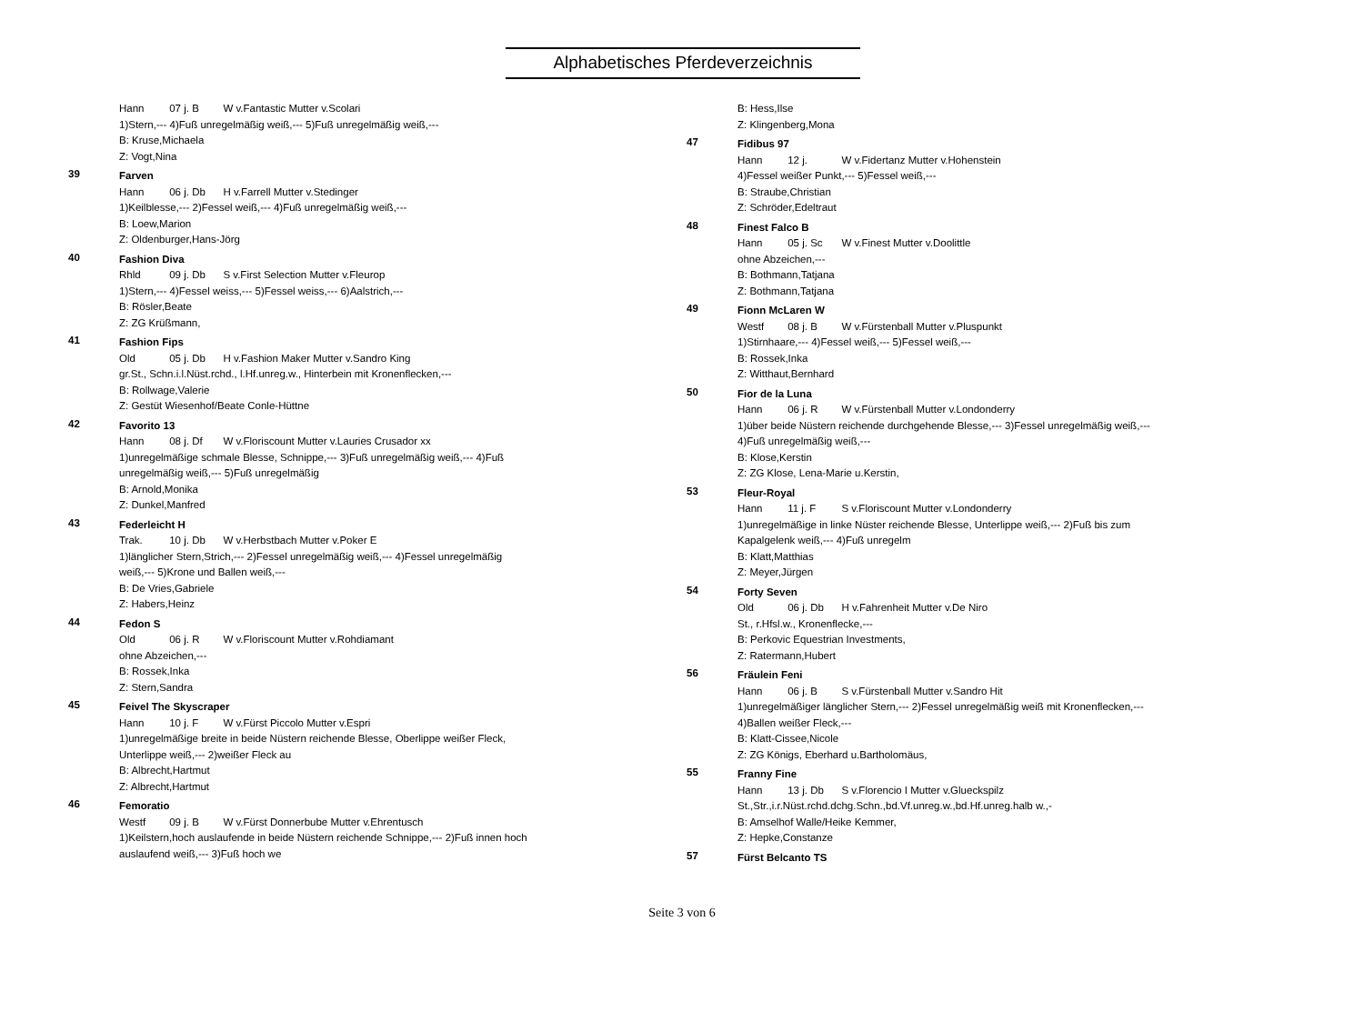Alphabetisches Pferdeverzeichnis
Hann 07 j. B W v.Fantastic Mutter v.Scolari
1)Stern,--- 4)Fuß unregelmäßig weiß,--- 5)Fuß unregelmäßig weiß,---
B: Kruse,Michaela
Z: Vogt,Nina
39
Farven
Hann 06 j. Db H v.Farrell Mutter v.Stedinger
1)Keilblesse,--- 2)Fessel weiß,--- 4)Fuß unregelmäßig weiß,---
B: Loew,Marion
Z: Oldenburger,Hans-Jörg
40
Fashion Diva
Rhld 09 j. Db S v.First Selection Mutter v.Fleurop
1)Stern,--- 4)Fessel weiss,--- 5)Fessel weiss,--- 6)Aalstrich,---
B: Rösler,Beate
Z: ZG Krüßmann,
41
Fashion Fips
Old 05 j. Db H v.Fashion Maker Mutter v.Sandro King
gr.St., Schn.i.l.Nüst.rchd., l.Hf.unreg.w., Hinterbein mit Kronenflecken,---
B: Rollwage,Valerie
Z: Gestüt Wiesenhof/Beate Conle-Hüttne
42
Favorito 13
Hann 08 j. Df W v.Floriscount Mutter v.Lauries Crusador xx
1)unregelmäßige schmale Blesse, Schnippe,--- 3)Fuß unregelmäßig weiß,--- 4)Fuß
unregelmäßig weiß,--- 5)Fuß unregelmäßig
B: Arnold,Monika
Z: Dunkel,Manfred
43
Federleicht H
Trak. 10 j. Db W v.Herbstbach Mutter v.Poker E
1)länglicher Stern,Strich,--- 2)Fessel unregelmäßig weiß,--- 4)Fessel unregelmäßig
weiß,--- 5)Krone und Ballen weiß,---
B: De Vries,Gabriele
Z: Habers,Heinz
44
Fedon S
Old 06 j. R W v.Floriscount Mutter v.Rohdiamant
ohne Abzeichen,---
B: Rossek,Inka
Z: Stern,Sandra
45
Feivel The Skyscraper
Hann 10 j. F W v.Fürst Piccolo Mutter v.Espri
1)unregelmäßige breite in beide Nüstern reichende Blesse, Oberlippe weißer Fleck,
Unterlippe weiß,--- 2)weißer Fleck au
B: Albrecht,Hartmut
Z: Albrecht,Hartmut
46
Femoratio
Westf 09 j. B W v.Fürst Donnerbube Mutter v.Ehrentusch
1)Keilstern,hoch auslaufende in beide Nüstern reichende Schnippe,--- 2)Fuß innen hoch
auslaufend weiß,--- 3)Fuß hoch we
B: Hess,Ilse
Z: Klingenberg,Mona
47
Fidibus 97
Hann 12 j. W v.Fidertanz Mutter v.Hohenstein
4)Fessel weißer Punkt,--- 5)Fessel weiß,---
B: Straube,Christian
Z: Schröder,Edeltraut
48
Finest Falco B
Hann 05 j. Sc W v.Finest Mutter v.Doolittle
ohne Abzeichen,---
B: Bothmann,Tatjana
Z: Bothmann,Tatjana
49
Fionn McLaren W
Westf 08 j. B W v.Fürstenball Mutter v.Pluspunkt
1)Stirnhaare,--- 4)Fessel weiß,--- 5)Fessel weiß,---
B: Rossek,Inka
Z: Witthaut,Bernhard
50
Fior de la Luna
Hann 06 j. R W v.Fürstenball Mutter v.Londonderry
1)über beide Nüstern reichende durchgehende Blesse,--- 3)Fessel unregelmäßig weiß,---
4)Fuß unregelmäßig weiß,---
B: Klose,Kerstin
Z: ZG Klose, Lena-Marie u.Kerstin,
53
Fleur-Royal
Hann 11 j. F S v.Floriscount Mutter v.Londonderry
1)unregelmäßige in linke Nüster reichende Blesse, Unterlippe weiß,--- 2)Fuß bis zum
Kapalgelenk weiß,--- 4)Fuß unregelm
B: Klatt,Matthias
Z: Meyer,Jürgen
54
Forty Seven
Old 06 j. Db H v.Fahrenheit Mutter v.De Niro
St., r.Hfsl.w., Kronenflecke,---
B: Perkovic Equestrian Investments,
Z: Ratermann,Hubert
56
Fräulein Feni
Hann 06 j. B S v.Fürstenball Mutter v.Sandro Hit
1)unregelmäßiger länglicher Stern,--- 2)Fessel unregelmäßig weiß mit Kronenflecken,---
4)Ballen weißer Fleck,---
B: Klatt-Cissee,Nicole
Z: ZG Königs, Eberhard u.Bartholomäus,
55
Franny Fine
Hann 13 j. Db S v.Florencio I Mutter v.Glueckspilz
St.,Str.,i.r.Nüst.rchd.dchg.Schn.,bd.Vf.unreg.w.,bd.Hf.unreg.halb w.,-
B: Amselhof Walle/Heike Kemmer,
Z: Hepke,Constanze
57
Fürst Belcanto TS
Seite 3 von 6